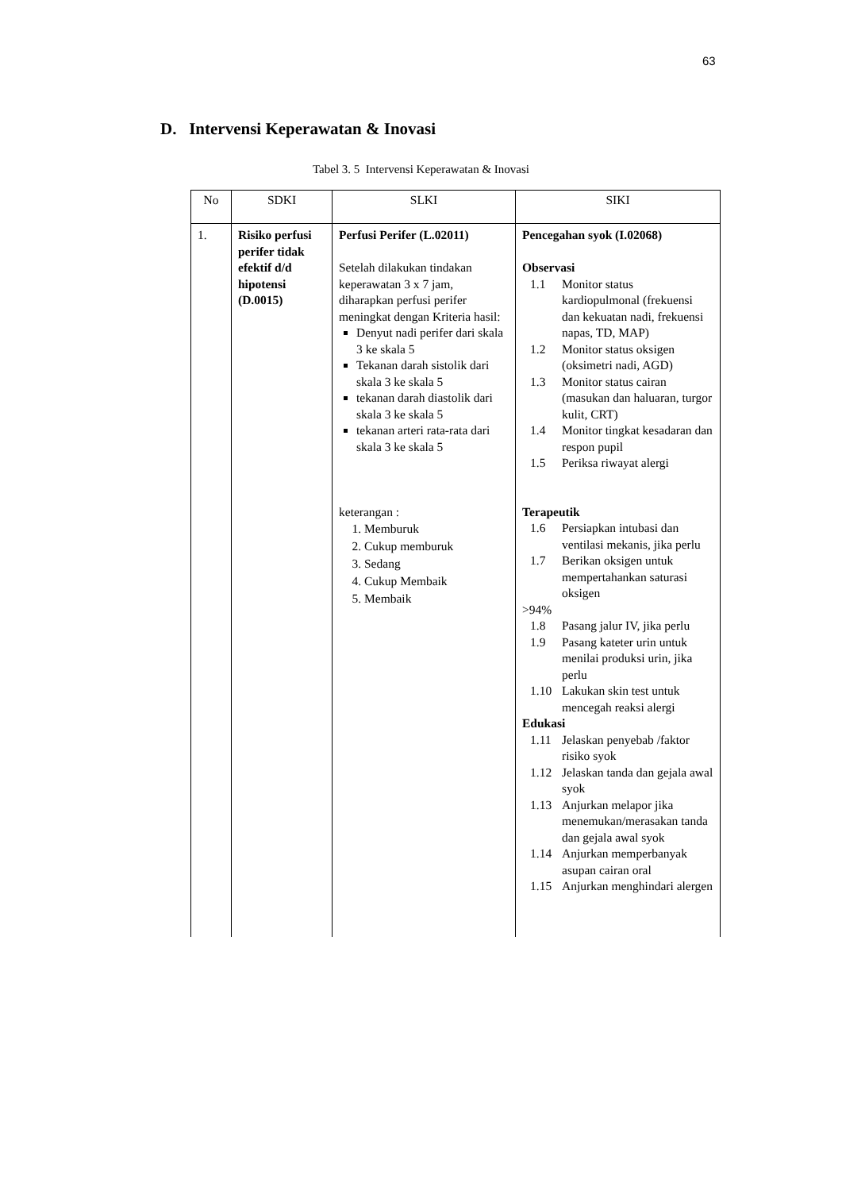63
D. Intervensi Keperawatan & Inovasi
Tabel 3. 5 Intervensi Keperawatan & Inovasi
| No | SDKI | SLKI | SIKI |
| --- | --- | --- | --- |
| 1. | Risiko perfusi perifer tidak efektif d/d hipotensi (D.0015) | Perfusi Perifer (L.02011) Setelah dilakukan tindakan keperawatan 3 x 7 jam, diharapkan perfusi perifer meningkat dengan Kriteria hasil: Denyut nadi perifer dari skala 3 ke skala 5 Tekanan darah sistolik dari skala 3 ke skala 5 tekanan darah diastolik dari skala 3 ke skala 5 tekanan arteri rata-rata dari skala 3 ke skala 5 keterangan : 1. Memburuk 2. Cukup memburuk 3. Sedang 4. Cukup Membaik 5. Membaik | Pencegahan syok (I.02068) Observasi 1.1 Monitor status kardiopulmonal (frekuensi dan kekuatan nadi, frekuensi napas, TD, MAP) 1.2 Monitor status oksigen (oksimetri nadi, AGD) 1.3 Monitor status cairan (masukan dan haluaran, turgor kulit, CRT) 1.4 Monitor tingkat kesadaran dan respon pupil 1.5 Periksa riwayat alergi Terapeutik 1.6 Persiapkan intubasi dan ventilasi mekanis, jika perlu 1.7 Berikan oksigen untuk mempertahankan saturasi oksigen >94% 1.8 Pasang jalur IV, jika perlu 1.9 Pasang kateter urin untuk menilai produksi urin, jika perlu 1.10 Lakukan skin test untuk mencegah reaksi alergi Edukasi 1.11 Jelaskan penyebab /faktor risiko syok 1.12 Jelaskan tanda dan gejala awal syok 1.13 Anjurkan melapor jika menemukan/merasakan tanda dan gejala awal syok 1.14 Anjurkan memperbanyak asupan cairan oral 1.15 Anjurkan menghindari alergen |